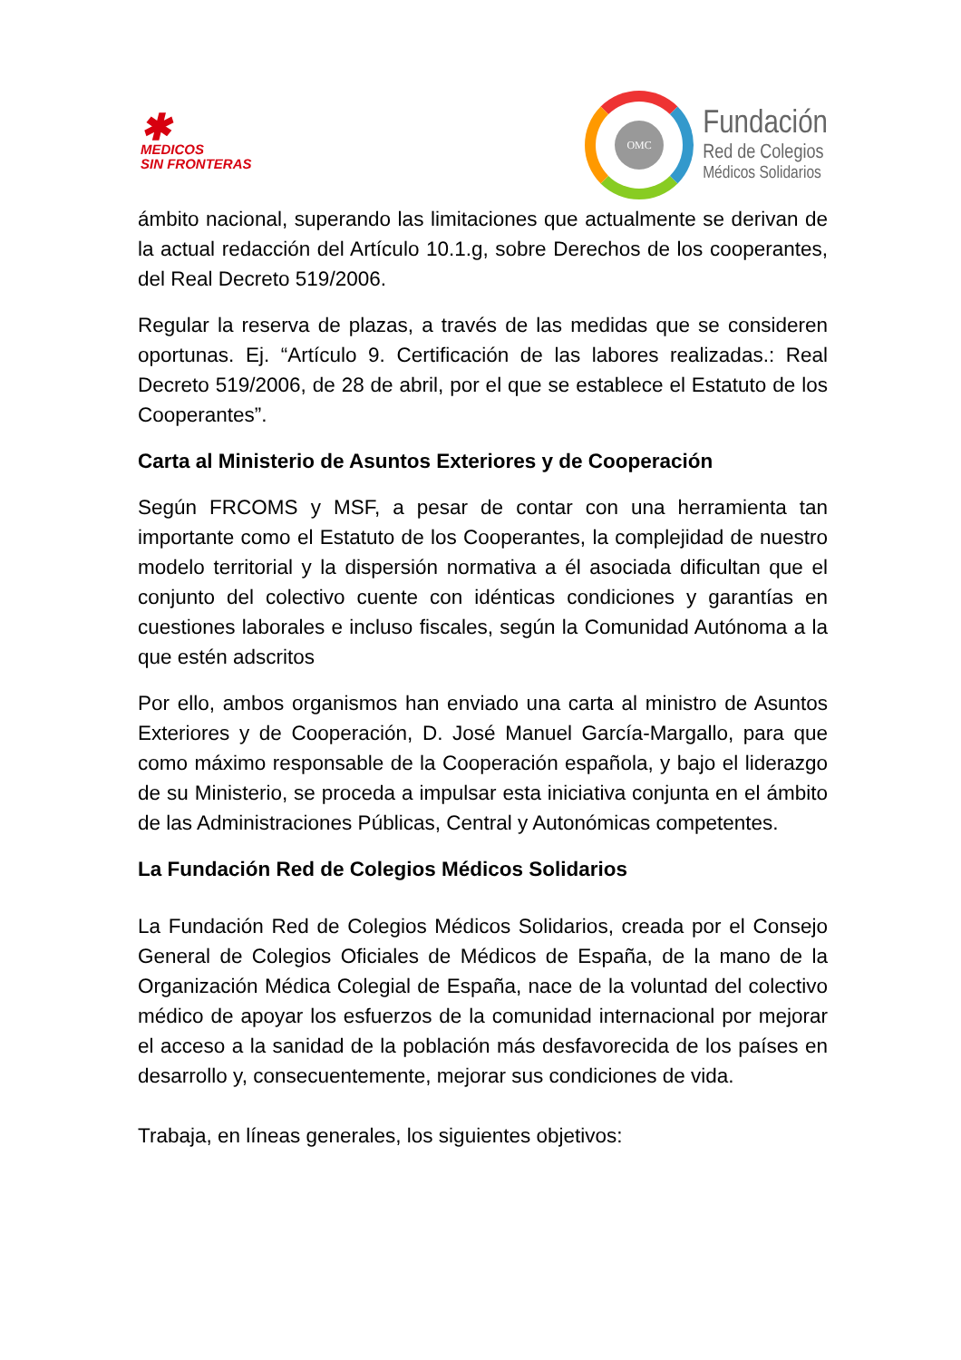✱
MEDICOS
SIN FRONTERAS
OMC
Fundación
Red de Colegios
Médicos Solidarios
ámbito nacional, superando las limitaciones que actualmente se derivan de la actual redacción del Artículo 10.1.g, sobre Derechos de los cooperantes, del Real Decreto 519/2006.
Regular la reserva de plazas, a través de las medidas que se consideren oportunas. Ej. “Artículo 9. Certificación de las labores realizadas.: Real Decreto 519/2006, de 28 de abril, por el que se establece el Estatuto de los Cooperantes”.
Carta al Ministerio de Asuntos Exteriores y de Cooperación
Según FRCOMS y MSF, a pesar de contar con una herramienta tan importante como el Estatuto de los Cooperantes, la complejidad de nuestro modelo territorial y la dispersión normativa a él asociada dificultan que el conjunto del colectivo cuente con idénticas condiciones y garantías en cuestiones laborales e incluso fiscales, según la Comunidad Autónoma a la que estén adscritos
Por ello, ambos organismos han enviado una carta al ministro de Asuntos Exteriores y de Cooperación, D. José Manuel García-Margallo, para que como máximo responsable de la Cooperación española, y bajo el liderazgo de su Ministerio, se proceda a impulsar esta iniciativa conjunta en el ámbito de las Administraciones Públicas, Central y Autonómicas competentes.
La Fundación Red de Colegios Médicos Solidarios
La Fundación Red de Colegios Médicos Solidarios, creada por el Consejo General de Colegios Oficiales de Médicos de España, de la mano de la Organización Médica Colegial de España, nace de la voluntad del colectivo médico de apoyar los esfuerzos de la comunidad internacional por mejorar el acceso a la sanidad de la población más desfavorecida de los países en desarrollo y, consecuentemente, mejorar sus condiciones de vida.
Trabaja, en líneas generales, los siguientes objetivos: